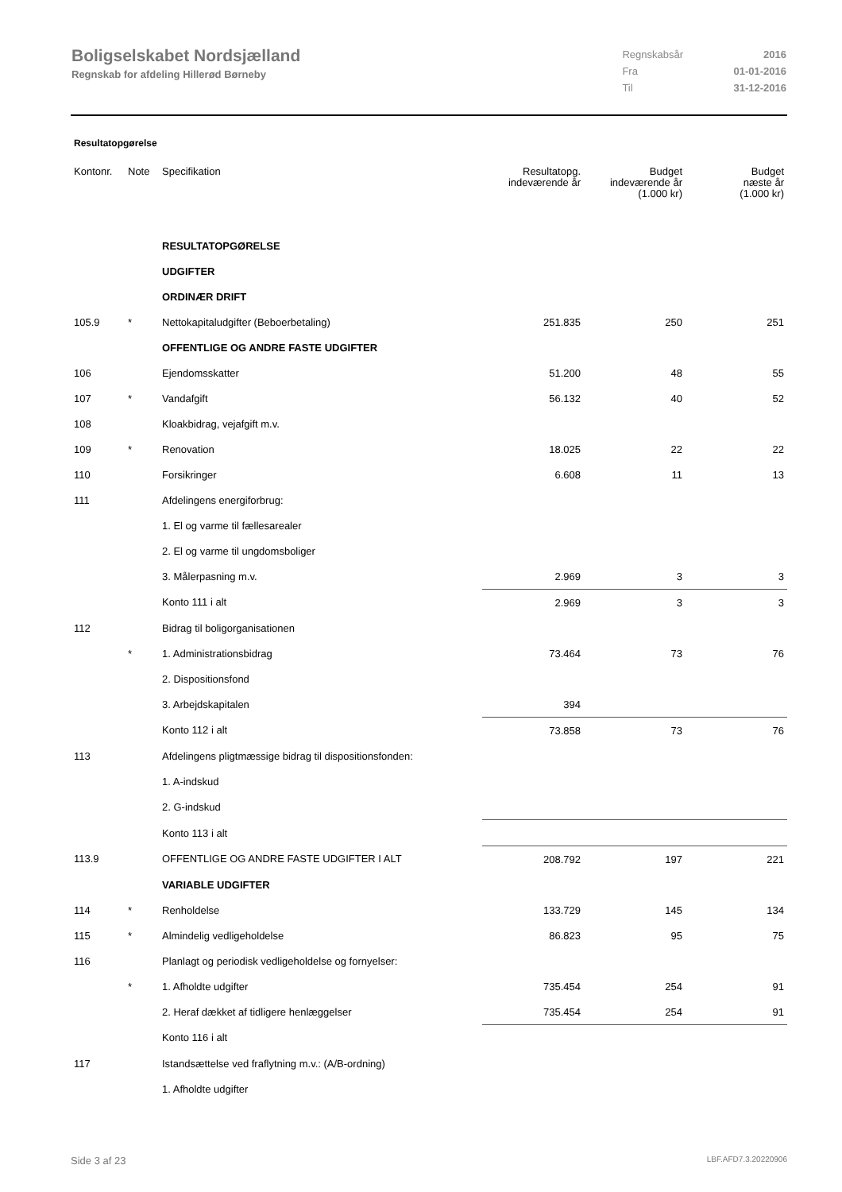Boligselskabet Nordsjælland
Regnskab for afdeling Hillerød Børneby
| Regnskabsår | 2016 |
| Fra | 01-01-2016 |
| Til | 31-12-2016 |
Resultatopgørelse
| Kontonr. | Note | Specifikation | Resultatopg. indeværende år | Budget indeværende år (1.000 kr) | Budget næste år (1.000 kr) |
| --- | --- | --- | --- | --- | --- |
| | | RESULTATOPGØRELSE | | | |
| | | UDGIFTER | | | |
| | | ORDINÆR DRIFT | | | |
| 105.9 | * | Nettokapitaludgifter (Beboerbetaling) | 251.835 | 250 | 251 |
| | | OFFENTLIGE OG ANDRE FASTE UDGIFTER | | | |
| 106 | | Ejendomsskatter | 51.200 | 48 | 55 |
| 107 | * | Vandafgift | 56.132 | 40 | 52 |
| 108 | | Kloakbidrag, vejafgift m.v. | | | |
| 109 | * | Renovation | 18.025 | 22 | 22 |
| 110 | | Forsikringer | 6.608 | 11 | 13 |
| 111 | | Afdelingens energiforbrug: | | | |
| | | 1. El og varme til fællesarealer | | | |
| | | 2. El og varme til ungdomsboliger | | | |
| | | 3. Målerpasning m.v. | 2.969 | 3 | 3 |
| | | Konto 111 i alt | 2.969 | 3 | 3 |
| 112 | | Bidrag til boligorganisationen | | | |
| | * | 1. Administrationsbidrag | 73.464 | 73 | 76 |
| | | 2. Dispositionsfond | | | |
| | | 3. Arbejdskapitalen | 394 | | |
| | | Konto 112 i alt | 73.858 | 73 | 76 |
| 113 | | Afdelingens pligtmæssige bidrag til dispositionsfonden: | | | |
| | | 1. A-indskud | | | |
| | | 2. G-indskud | | | |
| | | Konto 113 i alt | | | |
| 113.9 | | OFFENTLIGE OG ANDRE FASTE UDGIFTER I ALT | 208.792 | 197 | 221 |
| | | VARIABLE UDGIFTER | | | |
| 114 | * | Renholdelse | 133.729 | 145 | 134 |
| 115 | * | Almindelig vedligeholdelse | 86.823 | 95 | 75 |
| 116 | | Planlagt og periodisk vedligeholdelse og fornyelser: | | | |
| | * | 1. Afholdte udgifter | 735.454 | 254 | 91 |
| | | 2. Heraf dækket af tidligere henlæggelser | 735.454 | 254 | 91 |
| | | Konto 116 i alt | | | |
| 117 | | Istandsættelse ved fraflytning m.v.: (A/B-ordning) | | | |
| | | 1. Afholdte udgifter | | | |
Side 3 af 23 LBF.AFD7.3.20220906